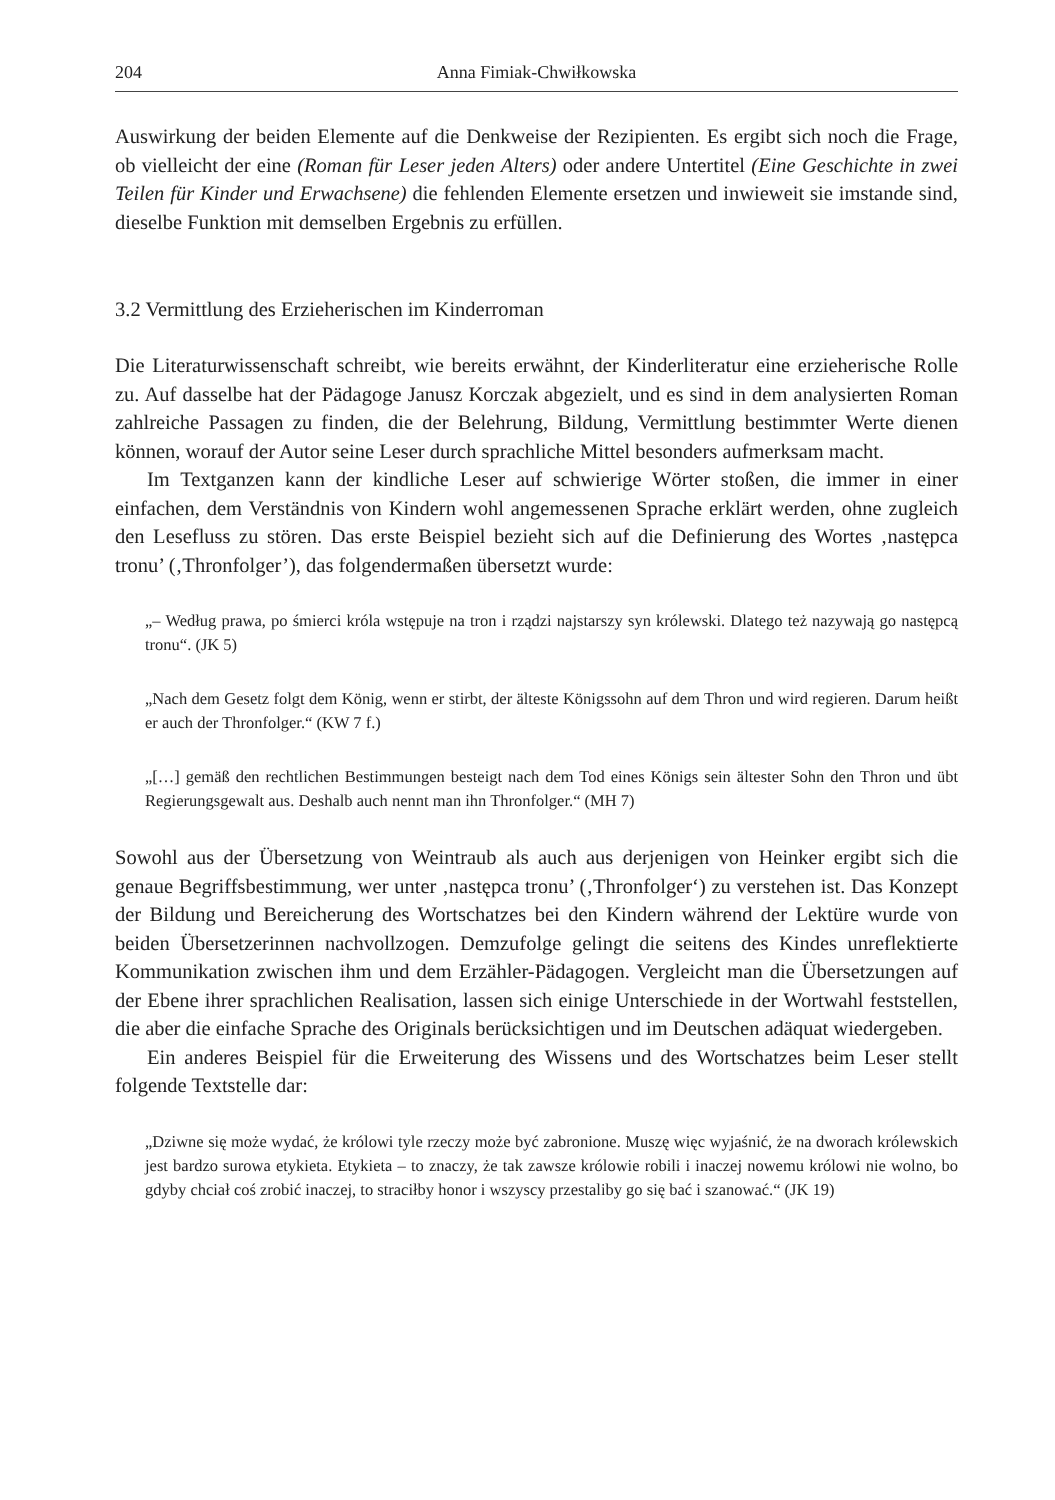204 Anna Fimiak-Chwiłkowska
Auswirkung der beiden Elemente auf die Denkweise der Rezipienten. Es ergibt sich noch die Frage, ob vielleicht der eine (Roman für Leser jeden Alters) oder andere Untertitel (Eine Geschichte in zwei Teilen für Kinder und Erwachsene) die fehlenden Elemente ersetzen und inwieweit sie imstande sind, dieselbe Funktion mit demselben Ergebnis zu erfüllen.
3.2 Vermittlung des Erzieherischen im Kinderroman
Die Literaturwissenschaft schreibt, wie bereits erwähnt, der Kinderliteratur eine erzieherische Rolle zu. Auf dasselbe hat der Pädagoge Janusz Korczak abgezielt, und es sind in dem analysierten Roman zahlreiche Passagen zu finden, die der Belehrung, Bildung, Vermittlung bestimmter Werte dienen können, worauf der Autor seine Leser durch sprachliche Mittel besonders aufmerksam macht.
Im Textganzen kann der kindliche Leser auf schwierige Wörter stoßen, die immer in einer einfachen, dem Verständnis von Kindern wohl angemessenen Sprache erklärt werden, ohne zugleich den Lesefluss zu stören. Das erste Beispiel bezieht sich auf die Definierung des Wortes ‚następca tronu’ (‚Thronfolger’), das folgendermaßen übersetzt wurde:
„– Według prawa, po śmierci króla wstępuje na tron i rządzi najstarszy syn królewski. Dlatego też nazywają go następcą tronu“. (JK 5)
„Nach dem Gesetz folgt dem König, wenn er stirbt, der älteste Königssohn auf dem Thron und wird regieren. Darum heißt er auch der Thronfolger.“ (KW 7 f.)
„[…] gemäß den rechtlichen Bestimmungen besteigt nach dem Tod eines Königs sein ältester Sohn den Thron und übt Regierungsgewalt aus. Deshalb auch nennt man ihn Thronfolger.“ (MH 7)
Sowohl aus der Übersetzung von Weintraub als auch aus derjenigen von Heinker ergibt sich die genaue Begriffsbestimmung, wer unter ‚następca tronu’ (‚Thronfolger‘) zu verstehen ist. Das Konzept der Bildung und Bereicherung des Wortschatzes bei den Kindern während der Lektüre wurde von beiden Übersetzerinnen nachvollzogen. Demzufolge gelingt die seitens des Kindes unreflektierte Kommunikation zwischen ihm und dem Erzähler-Pädagogen. Vergleicht man die Übersetzungen auf der Ebene ihrer sprachlichen Realisation, lassen sich einige Unterschiede in der Wortwahl feststellen, die aber die einfache Sprache des Originals berücksichtigen und im Deutschen adäquat wiedergeben.
Ein anderes Beispiel für die Erweiterung des Wissens und des Wortschatzes beim Leser stellt folgende Textstelle dar:
„Dziwne się może wydać, że królowi tyle rzeczy może być zabronione. Muszę więc wyjaśnić, że na dworach królewskich jest bardzo surowa etykieta. Etykieta – to znaczy, że tak zawsze królowie robili i inaczej nowemu królowi nie wolno, bo gdyby chciał coś zrobić inaczej, to straciłby honor i wszyscy przestaliby go się bać i szanować.“ (JK 19)